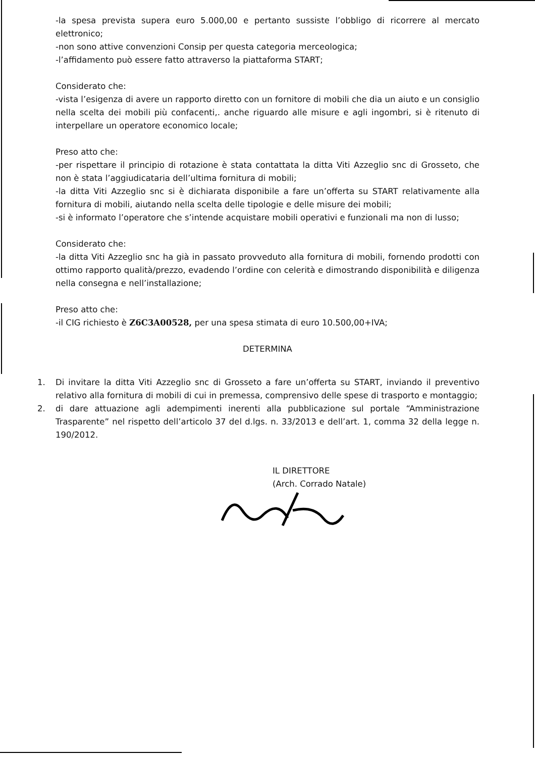-la spesa prevista supera euro 5.000,00 e pertanto sussiste l’obbligo di ricorrere al mercato elettronico;
-non sono attive convenzioni Consip per questa categoria merceologica;
-l’affidamento può essere fatto attraverso la piattaforma START;
Considerato che:
-vista l’esigenza di avere un rapporto diretto con un fornitore di mobili che dia un aiuto e un consiglio nella scelta dei mobili più confacenti,. anche riguardo alle misure e agli ingombri, si è ritenuto di interpellare un operatore economico locale;
Preso atto che:
-per rispettare il principio di rotazione è stata contattata la ditta Viti Azzeglio snc di Grosseto, che non è stata l’aggiudicataria dell’ultima fornitura di mobili;
-la ditta Viti Azzeglio snc si è dichiarata disponibile a fare un’offerta su START relativamente alla fornitura di mobili, aiutando nella scelta delle tipologie e delle misure dei mobili;
-si è informato l’operatore che s’intende acquistare mobili operativi e funzionali ma non di lusso;
Considerato che:
-la ditta Viti Azzeglio snc ha già in passato provveduto alla fornitura di mobili, fornendo prodotti con ottimo rapporto qualità/prezzo, evadendo l’ordine con celerità e dimostrando disponibilità e diligenza nella consegna e nell’installazione;
Preso atto che:
-il CIG richiesto è Z6C3A00528, per una spesa stimata di euro 10.500,00+IVA;
DETERMINA
1. Di invitare la ditta Viti Azzeglio snc di Grosseto a fare un’offerta su START, inviando il preventivo relativo alla fornitura di mobili di cui in premessa, comprensivo delle spese di trasporto e montaggio;
2. di dare attuazione agli adempimenti inerenti alla pubblicazione sul portale “Amministrazione Trasparente” nel rispetto dell’articolo 37 del d.lgs. n. 33/2013 e dell’art. 1, comma 32 della legge n. 190/2012.
IL DIRETTORE
(Arch. Corrado Natale)